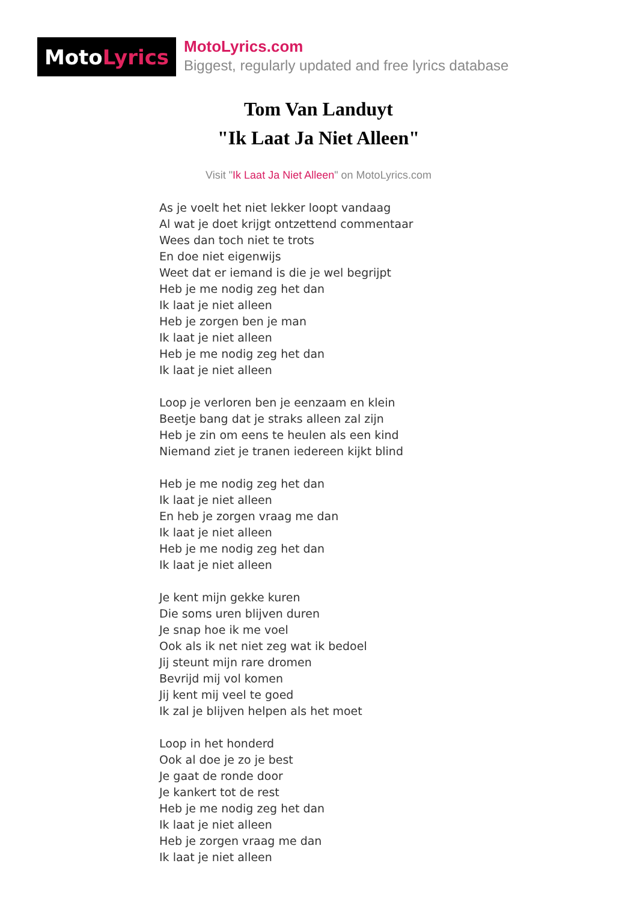Moto Lyrics
MotoLyrics.com
Biggest, regularly updated and free lyrics database
Tom Van Landuyt
"Ik Laat Ja Niet Alleen"
Visit "Ik Laat Ja Niet Alleen" on MotoLyrics.com
As je voelt het niet lekker loopt vandaag
Al wat je doet krijgt ontzettend commentaar
Wees dan toch niet te trots
En doe niet eigenwijs
Weet dat er iemand is die je wel begrijpt
Heb je me nodig zeg het dan
Ik laat je niet alleen
Heb je zorgen ben je man
Ik laat je niet alleen
Heb je me nodig zeg het dan
Ik laat je niet alleen
Loop je verloren ben je eenzaam en klein
Beetje bang dat je straks alleen zal zijn
Heb je zin om eens te heulen als een kind
Niemand ziet je tranen iedereen kijkt blind
Heb je me nodig zeg het dan
Ik laat je niet alleen
En heb je zorgen vraag me dan
Ik laat je niet alleen
Heb je me nodig zeg het dan
Ik laat je niet alleen
Je kent mijn gekke kuren
Die soms uren blijven duren
Je snap hoe ik me voel
Ook als ik net niet zeg wat ik bedoel
Jij steunt mijn rare dromen
Bevrijd mij vol komen
Jij kent mij veel te goed
Ik zal je blijven helpen als het moet
Loop in het honderd
Ook al doe je zo je best
Je gaat de ronde door
Je kankert tot de rest
Heb je me nodig zeg het dan
Ik laat je niet alleen
Heb je zorgen vraag me dan
Ik laat je niet alleen